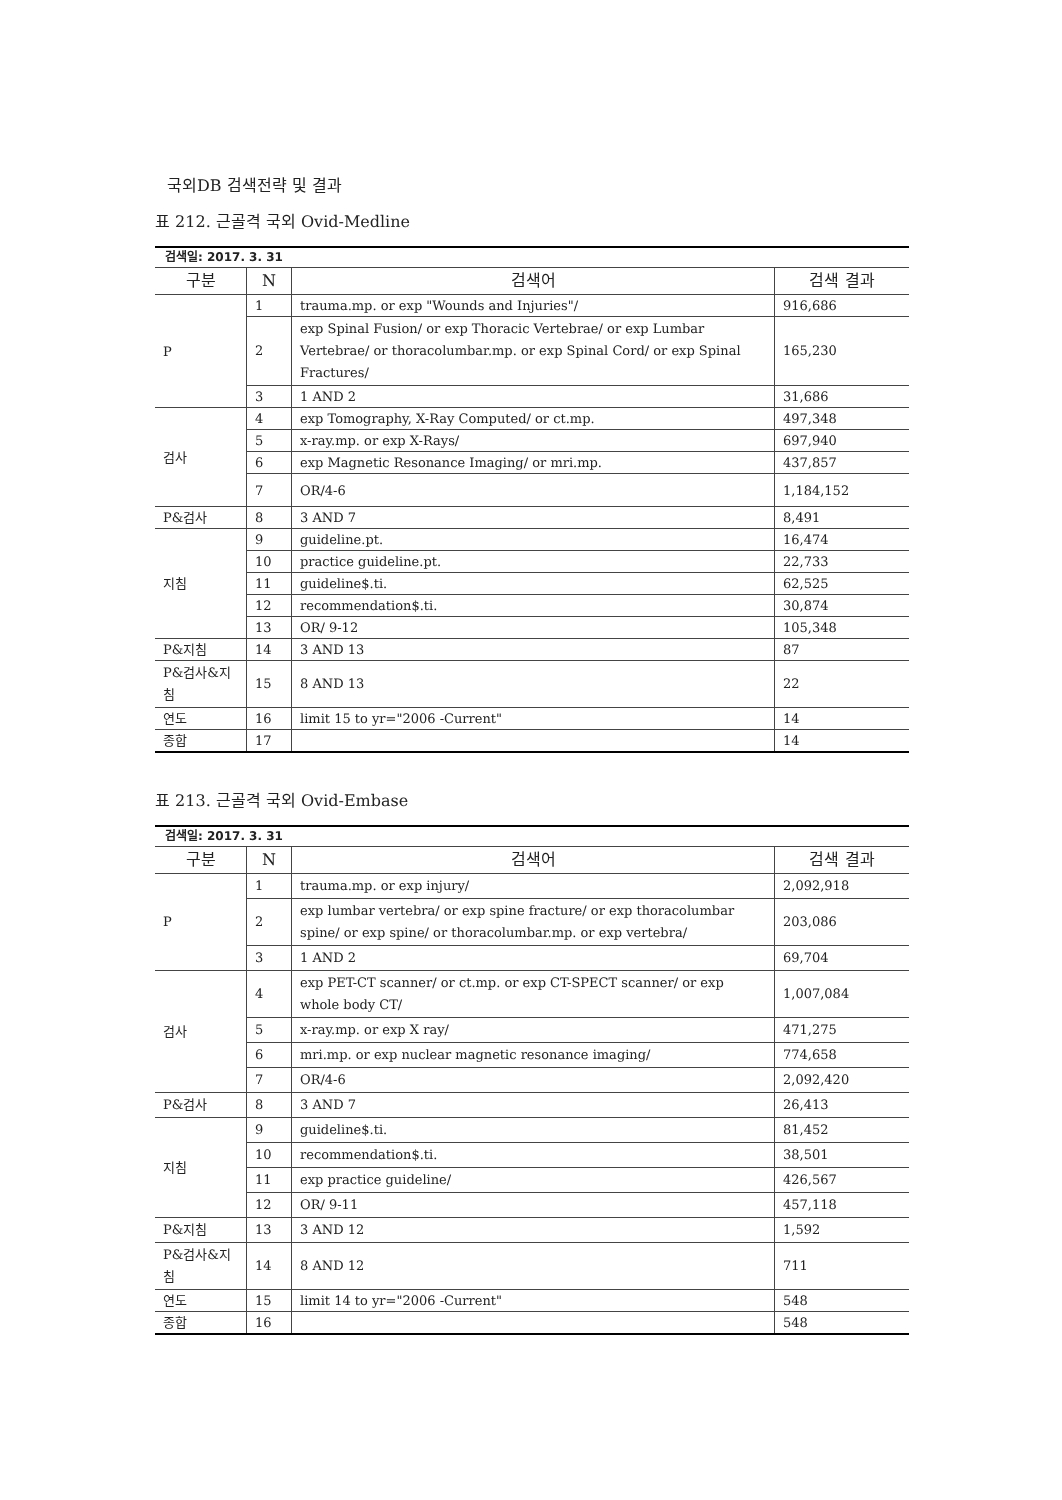국외DB 검색전략 및 결과
표 212. 근골격 국외 Ovid-Medline
| 검색일: 2017. 3. 31 | | | |
| 구분 | N | 검색어 | 검색 결과 |
| P | 1 | trauma.mp. or exp "Wounds and Injuries"/ | 916,686 |
| | 2 | exp Spinal Fusion/ or exp Thoracic Vertebrae/ or exp Lumbar Vertebrae/ or thoracolumbar.mp. or exp Spinal Cord/ or exp Spinal Fractures/ | 165,230 |
| | 3 | 1 AND 2 | 31,686 |
| 검사 | 4 | exp Tomography, X-Ray Computed/ or ct.mp. | 497,348 |
| | 5 | x-ray.mp. or exp X-Rays/ | 697,940 |
| | 6 | exp Magnetic Resonance Imaging/ or mri.mp. | 437,857 |
| | 7 | OR/4-6 | 1,184,152 |
| P&검사 | 8 | 3 AND 7 | 8,491 |
| 지침 | 9 | guideline.pt. | 16,474 |
| | 10 | practice guideline.pt. | 22,733 |
| | 11 | guideline$.ti. | 62,525 |
| | 12 | recommendation$.ti. | 30,874 |
| | 13 | OR/ 9-12 | 105,348 |
| P&지침 | 14 | 3 AND 13 | 87 |
| P&검사&지침 | 15 | 8 AND 13 | 22 |
| 연도 | 16 | limit 15 to yr="2006 -Current" | 14 |
| 종합 | 17 | | 14 |
표 213. 근골격 국외 Ovid-Embase
| 검색일: 2017. 3. 31 | | | |
| 구분 | N | 검색어 | 검색 결과 |
| P | 1 | trauma.mp. or exp injury/ | 2,092,918 |
| | 2 | exp lumbar vertebra/ or exp spine fracture/ or exp thoracolumbar spine/ or exp spine/ or thoracolumbar.mp. or exp vertebra/ | 203,086 |
| | 3 | 1 AND 2 | 69,704 |
| 검사 | 4 | exp PET-CT scanner/ or ct.mp. or exp CT-SPECT scanner/ or exp whole body CT/ | 1,007,084 |
| | 5 | x-ray.mp. or exp X ray/ | 471,275 |
| | 6 | mri.mp. or exp nuclear magnetic resonance imaging/ | 774,658 |
| | 7 | OR/4-6 | 2,092,420 |
| P&검사 | 8 | 3 AND 7 | 26,413 |
| 지침 | 9 | guideline$.ti. | 81,452 |
| | 10 | recommendation$.ti. | 38,501 |
| | 11 | exp practice guideline/ | 426,567 |
| | 12 | OR/ 9-11 | 457,118 |
| P&지침 | 13 | 3 AND 12 | 1,592 |
| P&검사&지침 | 14 | 8 AND 12 | 711 |
| 연도 | 15 | limit 14 to yr="2006 -Current" | 548 |
| 종합 | 16 | | 548 |